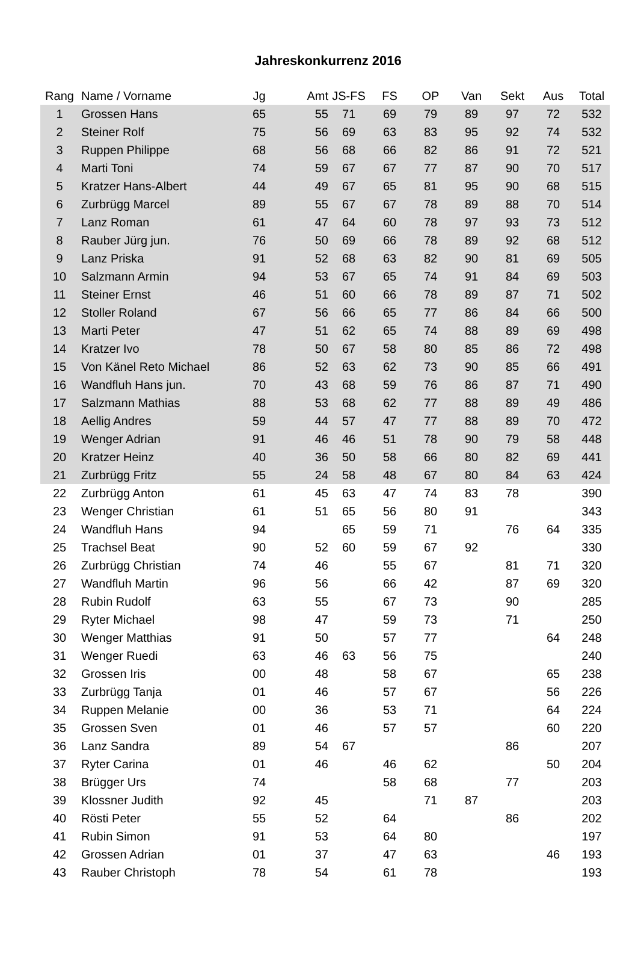Jahreskonkurrenz 2016
| Rang | Name / Vorname | Jg | Amt | JS-FS | FS | OP | Van | Sekt | Aus | Total |
| --- | --- | --- | --- | --- | --- | --- | --- | --- | --- | --- |
| 1 | Grossen Hans | 65 | 55 | 71 | 69 | 79 | 89 | 97 | 72 | 532 |
| 2 | Steiner Rolf | 75 | 56 | 69 | 63 | 83 | 95 | 92 | 74 | 532 |
| 3 | Ruppen Philippe | 68 | 56 | 68 | 66 | 82 | 86 | 91 | 72 | 521 |
| 4 | Marti Toni | 74 | 59 | 67 | 67 | 77 | 87 | 90 | 70 | 517 |
| 5 | Kratzer Hans-Albert | 44 | 49 | 67 | 65 | 81 | 95 | 90 | 68 | 515 |
| 6 | Zurbrügg Marcel | 89 | 55 | 67 | 67 | 78 | 89 | 88 | 70 | 514 |
| 7 | Lanz Roman | 61 | 47 | 64 | 60 | 78 | 97 | 93 | 73 | 512 |
| 8 | Rauber Jürg jun. | 76 | 50 | 69 | 66 | 78 | 89 | 92 | 68 | 512 |
| 9 | Lanz Priska | 91 | 52 | 68 | 63 | 82 | 90 | 81 | 69 | 505 |
| 10 | Salzmann Armin | 94 | 53 | 67 | 65 | 74 | 91 | 84 | 69 | 503 |
| 11 | Steiner Ernst | 46 | 51 | 60 | 66 | 78 | 89 | 87 | 71 | 502 |
| 12 | Stoller Roland | 67 | 56 | 66 | 65 | 77 | 86 | 84 | 66 | 500 |
| 13 | Marti Peter | 47 | 51 | 62 | 65 | 74 | 88 | 89 | 69 | 498 |
| 14 | Kratzer Ivo | 78 | 50 | 67 | 58 | 80 | 85 | 86 | 72 | 498 |
| 15 | Von Känel Reto Michael | 86 | 52 | 63 | 62 | 73 | 90 | 85 | 66 | 491 |
| 16 | Wandfluh Hans jun. | 70 | 43 | 68 | 59 | 76 | 86 | 87 | 71 | 490 |
| 17 | Salzmann Mathias | 88 | 53 | 68 | 62 | 77 | 88 | 89 | 49 | 486 |
| 18 | Aellig Andres | 59 | 44 | 57 | 47 | 77 | 88 | 89 | 70 | 472 |
| 19 | Wenger Adrian | 91 | 46 | 46 | 51 | 78 | 90 | 79 | 58 | 448 |
| 20 | Kratzer Heinz | 40 | 36 | 50 | 58 | 66 | 80 | 82 | 69 | 441 |
| 21 | Zurbrügg Fritz | 55 | 24 | 58 | 48 | 67 | 80 | 84 | 63 | 424 |
| 22 | Zurbrügg Anton | 61 | 45 | 63 | 47 | 74 | 83 | 78 | | 390 |
| 23 | Wenger Christian | 61 | 51 | 65 | 56 | 80 | 91 | | | 343 |
| 24 | Wandfluh Hans | 94 | | 65 | 59 | 71 | | 76 | 64 | 335 |
| 25 | Trachsel Beat | 90 | 52 | 60 | 59 | 67 | 92 | | | 330 |
| 26 | Zurbrügg Christian | 74 | 46 | | 55 | 67 | | 81 | 71 | 320 |
| 27 | Wandfluh Martin | 96 | 56 | | 66 | 42 | | 87 | 69 | 320 |
| 28 | Rubin Rudolf | 63 | 55 | | 67 | 73 | | 90 | | 285 |
| 29 | Ryter Michael | 98 | 47 | | 59 | 73 | | 71 | | 250 |
| 30 | Wenger Matthias | 91 | 50 | | 57 | 77 | | | 64 | 248 |
| 31 | Wenger Ruedi | 63 | 46 | 63 | 56 | 75 | | | | 240 |
| 32 | Grossen Iris | 00 | 48 | | 58 | 67 | | | 65 | 238 |
| 33 | Zurbrügg Tanja | 01 | 46 | | 57 | 67 | | | 56 | 226 |
| 34 | Ruppen Melanie | 00 | 36 | | 53 | 71 | | | 64 | 224 |
| 35 | Grossen Sven | 01 | 46 | | 57 | 57 | | | 60 | 220 |
| 36 | Lanz Sandra | 89 | 54 | 67 | | | | 86 | | 207 |
| 37 | Ryter Carina | 01 | 46 | | 46 | 62 | | | 50 | 204 |
| 38 | Brügger Urs | 74 | | | 58 | 68 | | 77 | | 203 |
| 39 | Klossner Judith | 92 | 45 | | | 71 | 87 | | | 203 |
| 40 | Rösti Peter | 55 | 52 | | 64 | | | 86 | | 202 |
| 41 | Rubin Simon | 91 | 53 | | 64 | 80 | | | | 197 |
| 42 | Grossen Adrian | 01 | 37 | | 47 | 63 | | | 46 | 193 |
| 43 | Rauber Christoph | 78 | 54 | | 61 | 78 | | | | 193 |